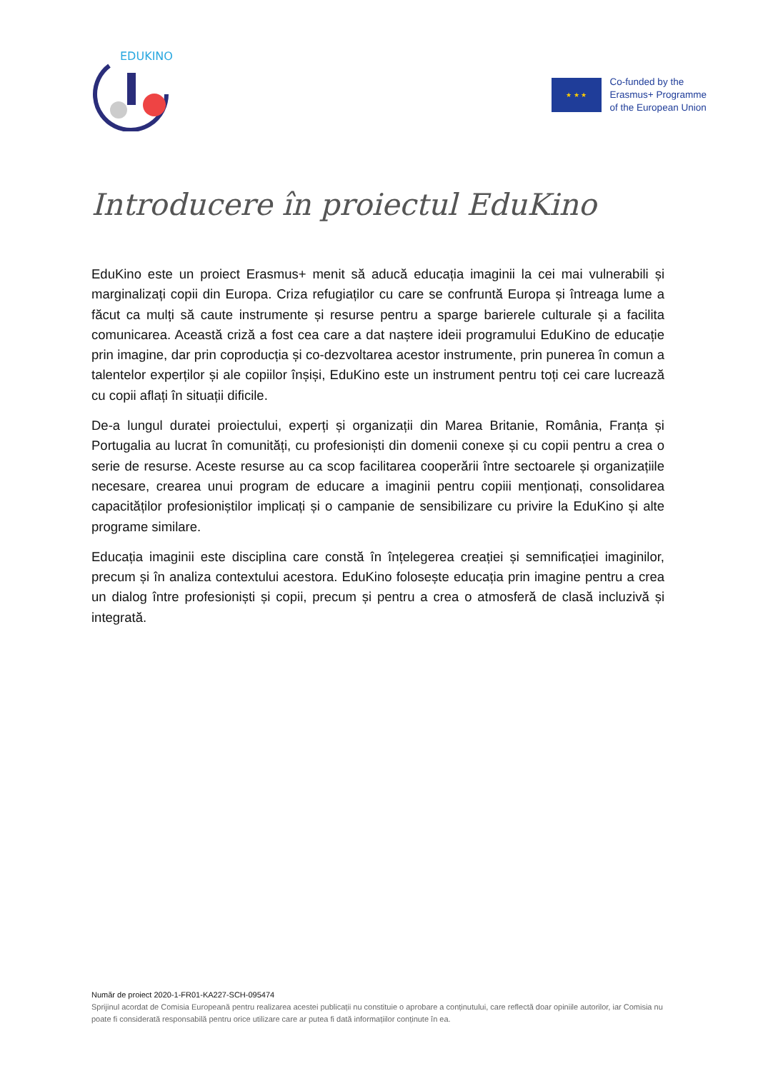EDUKINO
★ ★ ★
Co-funded by the
Erasmus+ Programme
of the European Union
Introducere în proiectul EduKino
EduKino este un proiect Erasmus+ menit să aducă educația imaginii la cei mai vulnerabili și marginalizați copii din Europa. Criza refugiaților cu care se confruntă Europa și întreaga lume a făcut ca mulți să caute instrumente și resurse pentru a sparge barierele culturale și a facilita comunicarea. Această criză a fost cea care a dat naștere ideii programului EduKino de educație prin imagine, dar prin coproducția și co-dezvoltarea acestor instrumente, prin punerea în comun a talentelor experților și ale copiilor înșiși, EduKino este un instrument pentru toți cei care lucrează cu copii aflați în situații dificile.
De-a lungul duratei proiectului, experți și organizații din Marea Britanie, România, Franța și Portugalia au lucrat în comunități, cu profesioniști din domenii conexe și cu copii pentru a crea o serie de resurse. Aceste resurse au ca scop facilitarea cooperării între sectoarele și organizațiile necesare, crearea unui program de educare a imaginii pentru copiii menționați, consolidarea capacităților profesioniștilor implicați și o campanie de sensibilizare cu privire la EduKino și alte programe similare.
Educația imaginii este disciplina care constă în înțelegerea creației și semnificației imaginilor, precum și în analiza contextului acestora. EduKino folosește educația prin imagine pentru a crea un dialog între profesioniști și copii, precum și pentru a crea o atmosferă de clasă incluzivă și integrată.
Număr de proiect 2020-1-FR01-KA227-SCH-095474
Sprijinul acordat de Comisia Europeană pentru realizarea acestei publicații nu constituie o aprobare a conținutului, care reflectă doar opiniile autorilor, iar Comisia nu poate fi considerată responsabilă pentru orice utilizare care ar putea fi dată informațiilor conținute în ea.